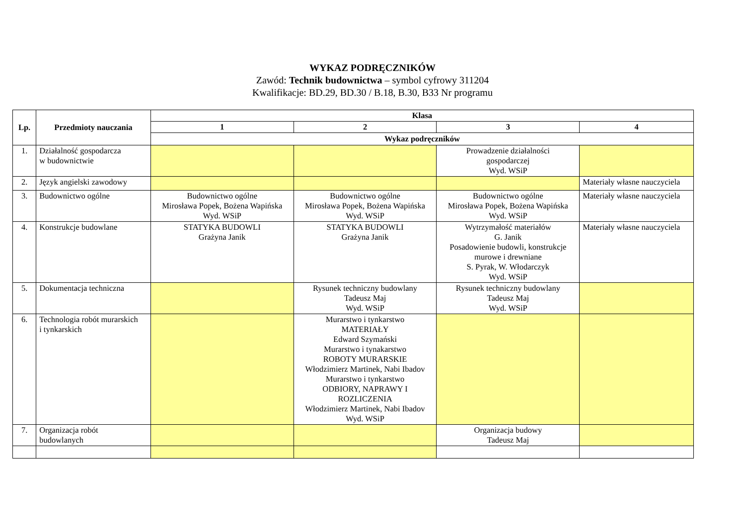WYKAZ PODRĘCZNIKÓW
Zawód: Technik budownictwa – symbol cyfrowy 311204
Kwalifikacje: BD.29, BD.30 / B.18, B.30, B33 Nr programu
| Lp. | Przedmioty nauczania | Klasa | | | |
| --- | --- | --- | --- | --- | --- |
| | | 1 | 2 | 3 | 4 |
| | | Wykaz podręczników | | | |
| 1. | Działalność gospodarcza w budownictwie | | | Prowadzenie działalności gospodarczej Wyd. WSiP | |
| 2. | Język angielski zawodowy | | | | Materiały własne nauczyciela |
| 3. | Budownictwo ogólne | Budownictwo ogólne Mirosława Popek, Bożena Wapińska Wyd. WSiP | Budownictwo ogólne Mirosława Popek, Bożena Wapińska Wyd. WSiP | Budownictwo ogólne Mirosława Popek, Bożena Wapińska Wyd. WSiP | Materiały własne nauczyciela |
| 4. | Konstrukcje budowlane | STATYKA BUDOWLI Grażyna Janik | STATYKA BUDOWLI Grażyna Janik | Wytrzymałość materiałów G. Janik Posadowienie budowli, konstrukcje murowe i drewniane S. Pyrak, W. Włodarczyk Wyd. WSiP | Materiały własne nauczyciela |
| 5. | Dokumentacja techniczna | | Rysunek techniczny budowlany Tadeusz Maj Wyd. WSiP | Rysunek techniczny budowlany Tadeusz Maj Wyd. WSiP | |
| 6. | Technologia robót murarskich i tynkarskich | | Murarstwo i tynkarstwo MATERIAŁY Edward Szymański Murarstwo i tynakarstwo ROBOTY MURARSKIE Włodzimierz Martinek, Nabi Ibadov Murarstwo i tynkarstwo ODBIORY, NAPRAWY I ROZLICZENIA Włodzimierz Martinek, Nabi Ibadov Wyd. WSiP | | |
| 7. | Organizacja robót budowlanych | | | Organizacja budowy Tadeusz Maj | |